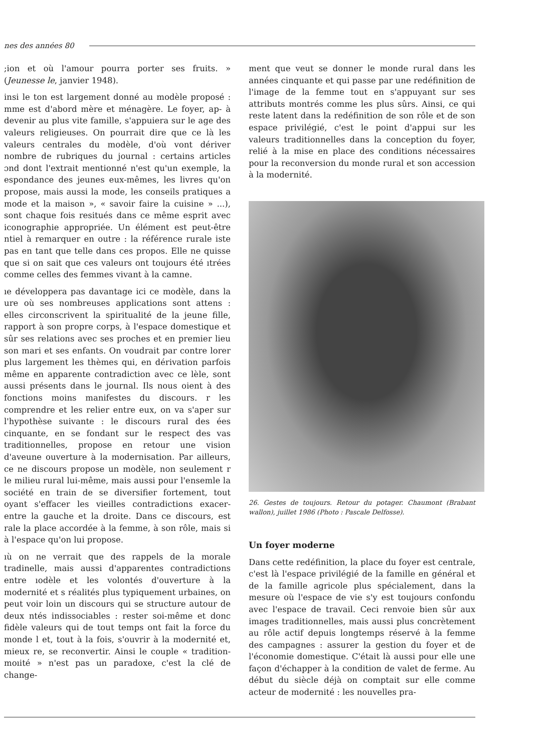nes des années 80
;ion et où l'amour pourra porter ses fruits. » (Jeunesse le, janvier 1948).
insi le ton est largement donné au modèle proposé : mme est d'abord mère et ménagère. Le foyer, ap- à devenir au plus vite famille, s'appuiera sur le age des valeurs religieuses. On pourrait dire que ce là les valeurs centrales du modèle, d'où vont dériver nombre de rubriques du journal : certains articles ɔnd dont l'extrait mentionné n'est qu'un exemple, la espondance des jeunes eux-mêmes, les livres qu'on propose, mais aussi la mode, les conseils pratiques a mode et la maison », « savoir faire la cuisine » ...), sont chaque fois resitués dans ce même esprit avec iconographie appropriée. Un élément est peut-être ntiel à remarquer en outre : la référence rurale iste pas en tant que telle dans ces propos. Elle ne quisse que si on sait que ces valeurs ont toujours été ıtrées comme celles des femmes vivant à la camne.
ıe développera pas davantage ici ce modèle, dans la ure où ses nombreuses applications sont attens : elles circonscrivent la spiritualité de la jeune fille, rapport à son propre corps, à l'espace domestique et sûr ses relations avec ses proches et en premier lieu son mari et ses enfants. On voudrait par contre lorer plus largement les thèmes qui, en dérivation parfois même en apparente contradiction avec ce lèle, sont aussi présents dans le journal. Ils nous oient à des fonctions moins manifestes du discours. r les comprendre et les relier entre eux, on va s'aper sur l'hypothèse suivante : le discours rural des ées cinquante, en se fondant sur le respect des vas traditionnelles, propose en retour une vision d'aveune ouverture à la modernisation. Par ailleurs, ce ne discours propose un modèle, non seulement r le milieu rural lui-même, mais aussi pour l'ensemle la société en train de se diversifier fortement, tout oyant s'effacer les vieilles contradictions exacer- entre la gauche et la droite. Dans ce discours, est rale la place accordée à la femme, à son rôle, mais si à l'espace qu'on lui propose.
ıù on ne verrait que des rappels de la morale tradinelle, mais aussi d'apparentes contradictions entre ıodèle et les volontés d'ouverture à la modernité et s réalités plus typiquement urbaines, on peut voir loin un discours qui se structure autour de deux ntés indissociables : rester soi-même et donc fidèle valeurs qui de tout temps ont fait la force du monde l et, tout à la fois, s'ouvrir à la modernité et, mieux re, se reconvertir. Ainsi le couple « tradition-moıité » n'est pas un paradoxe, c'est la clé de change-
ment que veut se donner le monde rural dans les années cinquante et qui passe par une redéfinition de l'image de la femme tout en s'appuyant sur ses attributs montrés comme les plus sûrs. Ainsi, ce qui reste latent dans la redéfinition de son rôle et de son espace privilégié, c'est le point d'appui sur les valeurs traditionnelles dans la conception du foyer, relié à la mise en place des conditions nécessaires pour la reconversion du monde rural et son accession à la modernité.
26. Gestes de toujours. Retour du potager. Chaumont (Brabant wallon), juillet 1986 (Photo : Pascale Delfosse).
Un foyer moderne
Dans cette redéfinition, la place du foyer est centrale, c'est là l'espace privilégié de la famille en général et de la famille agricole plus spécialement, dans la mesure où l'espace de vie s'y est toujours confondu avec l'espace de travail. Ceci renvoie bien sûr aux images traditionnelles, mais aussi plus concrètement au rôle actif depuis longtemps réservé à la femme des campagnes : assurer la gestion du foyer et de l'économie domestique. C'était là aussi pour elle une façon d'échapper à la condition de valet de ferme. Au début du siècle déjà on comptait sur elle comme acteur de modernité : les nouvelles pra-